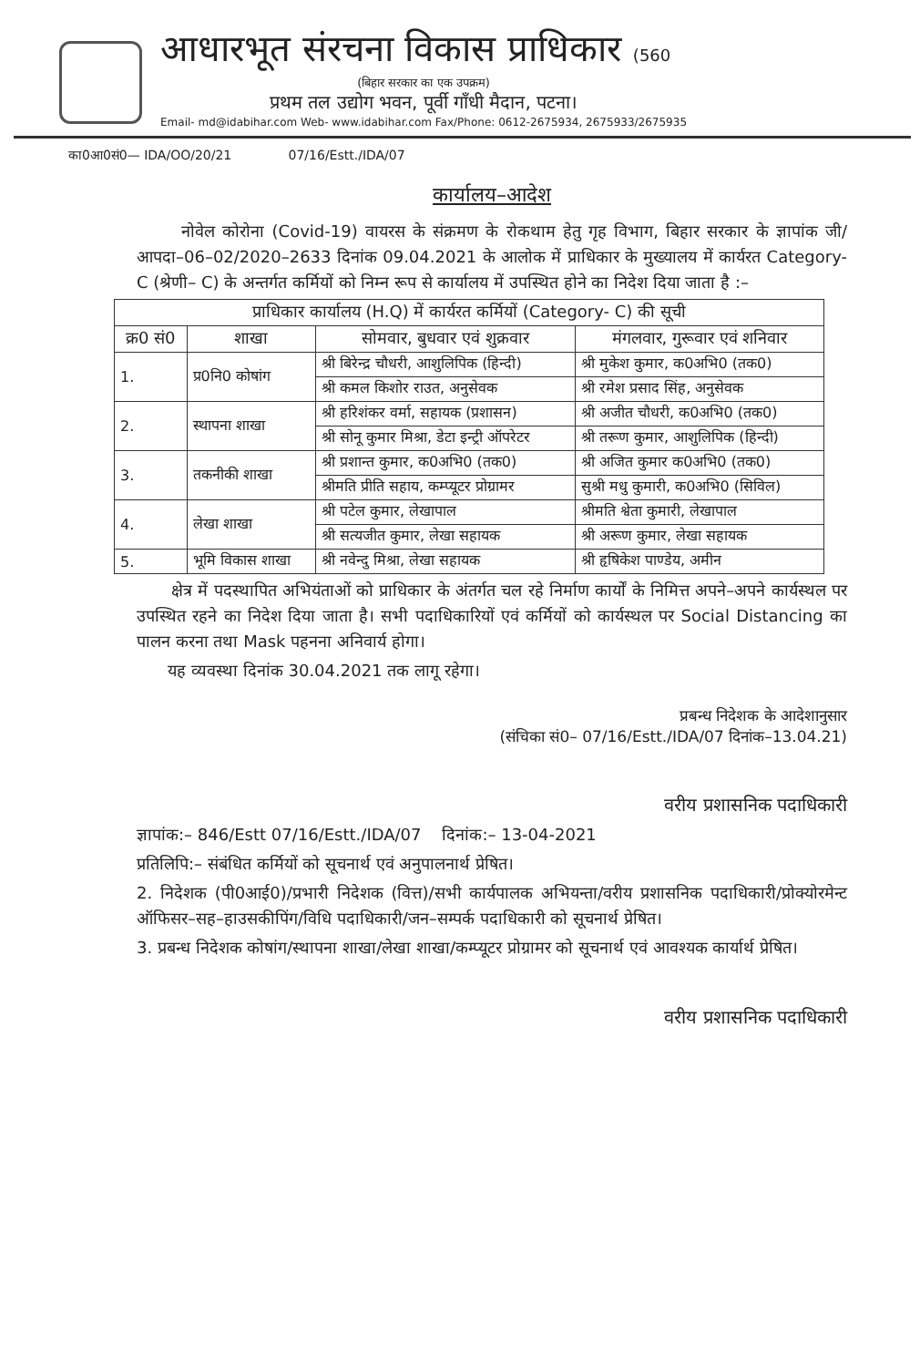आधारभूत संरचना विकास प्राधिकार (560
(बिहार सरकार का एक उपक्रम)
प्रथम तल उद्योग भवन, पूर्वी गाँधी मैदान, पटना।
Email- md@idabihar.com Web- www.idabihar.com Fax/Phone: 0612-2675934, 2675933/2675935
का0आ0सं0— IDA/OO/20/21 07/16/Estt./IDA/07
कार्यालय–आदेश
नोवेल कोरोना (Covid-19) वायरस के संक्रमण के रोकथाम हेतु गृह विभाग, बिहार सरकार के ज्ञापांक जी/आपदा–06–02/2020–2633 दिनांक 09.04.2021 के आलोक में प्राधिकार के मुख्यालय में कार्यरत Category- C (श्रेणी– C) के अन्तर्गत कर्मियों को निम्न रूप से कार्यालय में उपस्थित होने का निदेश दिया जाता है :–
| प्राधिकार कार्यालय (H.Q) में कार्यरत कर्मियों (Category- C) की सूची | | | |
| --- | --- | --- | --- |
| क्र0 सं0 | शाखा | सोमवार, बुधवार एवं शुक्रवार | मंगलवार, गुरूवार एवं शनिवार |
| 1. | प्र0नि0 कोषांग | श्री बिरेन्द्र चौधरी, आशुलिपिक (हिन्दी) | श्री मुकेश कुमार, क0अभि0 (तक0) |
| | | श्री कमल किशोर राउत, अनुसेवक | श्री रमेश प्रसाद सिंह, अनुसेवक |
| 2. | स्थापना शाखा | श्री हरिशंकर वर्मा, सहायक (प्रशासन) | श्री अजीत चौधरी, क0अभि0 (तक0) |
| | | श्री सोनू कुमार मिश्रा, डेटा इन्ट्री ऑपरेटर | श्री तरूण कुमार, आशुलिपिक (हिन्दी) |
| 3. | तकनीकी शाखा | श्री प्रशान्त कुमार, क0अभि0 (तक0) | श्री अजित कुमार क0अभि0 (तक0) |
| | | श्रीमति प्रीति सहाय, कम्प्यूटर प्रोग्रामर | सुश्री मधु कुमारी, क0अभि0 (सिविल) |
| 4. | लेखा शाखा | श्री पटेल कुमार, लेखापाल | श्रीमति श्वेता कुमारी, लेखापाल |
| | | श्री सत्यजीत कुमार, लेखा सहायक | श्री अरूण कुमार, लेखा सहायक |
| 5. | भूमि विकास शाखा | श्री नवेन्दु मिश्रा, लेखा सहायक | श्री हृषिकेश पाण्डेय, अमीन |
क्षेत्र में पदस्थापित अभियंताओं को प्राधिकार के अंतर्गत चल रहे निर्माण कार्यों के निमित्त अपने–अपने कार्यस्थल पर उपस्थित रहने का निदेश दिया जाता है। सभी पदाधिकारियों एवं कर्मियों को कार्यस्थल पर Social Distancing का पालन करना तथा Mask पहनना अनिवार्य होगा।
यह व्यवस्था दिनांक 30.04.2021 तक लागू रहेगा।
प्रबन्ध निदेशक के आदेशानुसार
(संचिका सं0– 07/16/Estt./IDA/07 दिनांक–13.04.21)
वरीय प्रशासनिक पदाधिकारी
ज्ञापांक:– 846/Estt 07/16/Estt./IDA/07 दिनांक:– 13-04-2021
प्रतिलिपि:– संबंधित कर्मियों को सूचनार्थ एवं अनुपालनार्थ प्रेषित।
2. निदेशक (पी0आई0)/प्रभारी निदेशक (वित्त)/सभी कार्यपालक अभियन्ता/वरीय प्रशासनिक पदाधिकारी/प्रोक्योरमेन्ट ऑफिसर–सह–हाउसकीपिंग/विधि पदाधिकारी/जन–सम्पर्क पदाधिकारी को सूचनार्थ प्रेषित।
3. प्रबन्ध निदेशक कोषांग/स्थापना शाखा/लेखा शाखा/कम्प्यूटर प्रोग्रामर को सूचनार्थ एवं आवश्यक कार्यार्थ प्रेषित।
वरीय प्रशासनिक पदाधिकारी